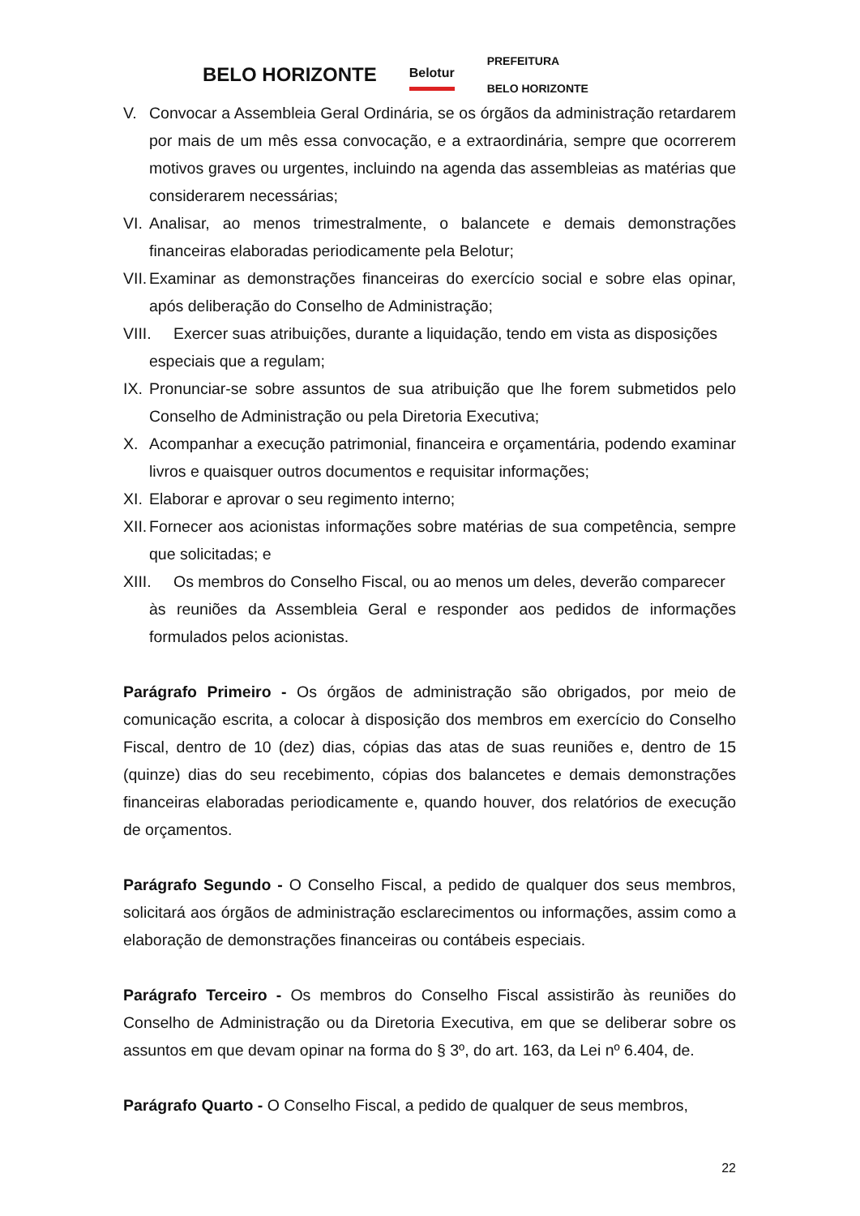BELO HORIZONTE Belotur PREFEITURA
BELO HORIZONTE
V. Convocar a Assembleia Geral Ordinária, se os órgãos da administração retardarem por mais de um mês essa convocação, e a extraordinária, sempre que ocorrerem motivos graves ou urgentes, incluindo na agenda das assembleias as matérias que considerarem necessárias;
VI. Analisar, ao menos trimestralmente, o balancete e demais demonstrações financeiras elaboradas periodicamente pela Belotur;
VII. Examinar as demonstrações financeiras do exercício social e sobre elas opinar, após deliberação do Conselho de Administração;
VIII. Exercer suas atribuições, durante a liquidação, tendo em vista as disposições
especiais que a regulam;
IX. Pronunciar-se sobre assuntos de sua atribuição que lhe forem submetidos pelo Conselho de Administração ou pela Diretoria Executiva;
X. Acompanhar a execução patrimonial, financeira e orçamentária, podendo examinar livros e quaisquer outros documentos e requisitar informações;
XI. Elaborar e aprovar o seu regimento interno;
XII. Fornecer aos acionistas informações sobre matérias de sua competência, sempre que solicitadas; e
XIII. Os membros do Conselho Fiscal, ou ao menos um deles, deverão comparecer
às reuniões da Assembleia Geral e responder aos pedidos de informações formulados pelos acionistas.
Parágrafo Primeiro - Os órgãos de administração são obrigados, por meio de comunicação escrita, a colocar à disposição dos membros em exercício do Conselho Fiscal, dentro de 10 (dez) dias, cópias das atas de suas reuniões e, dentro de 15 (quinze) dias do seu recebimento, cópias dos balancetes e demais demonstrações financeiras elaboradas periodicamente e, quando houver, dos relatórios de execução de orçamentos.
Parágrafo Segundo - O Conselho Fiscal, a pedido de qualquer dos seus membros, solicitará aos órgãos de administração esclarecimentos ou informações, assim como a elaboração de demonstrações financeiras ou contábeis especiais.
Parágrafo Terceiro - Os membros do Conselho Fiscal assistirão às reuniões do Conselho de Administração ou da Diretoria Executiva, em que se deliberar sobre os assuntos em que devam opinar na forma do § 3º, do art. 163, da Lei nº 6.404, de.
Parágrafo Quarto - O Conselho Fiscal, a pedido de qualquer de seus membros,
22